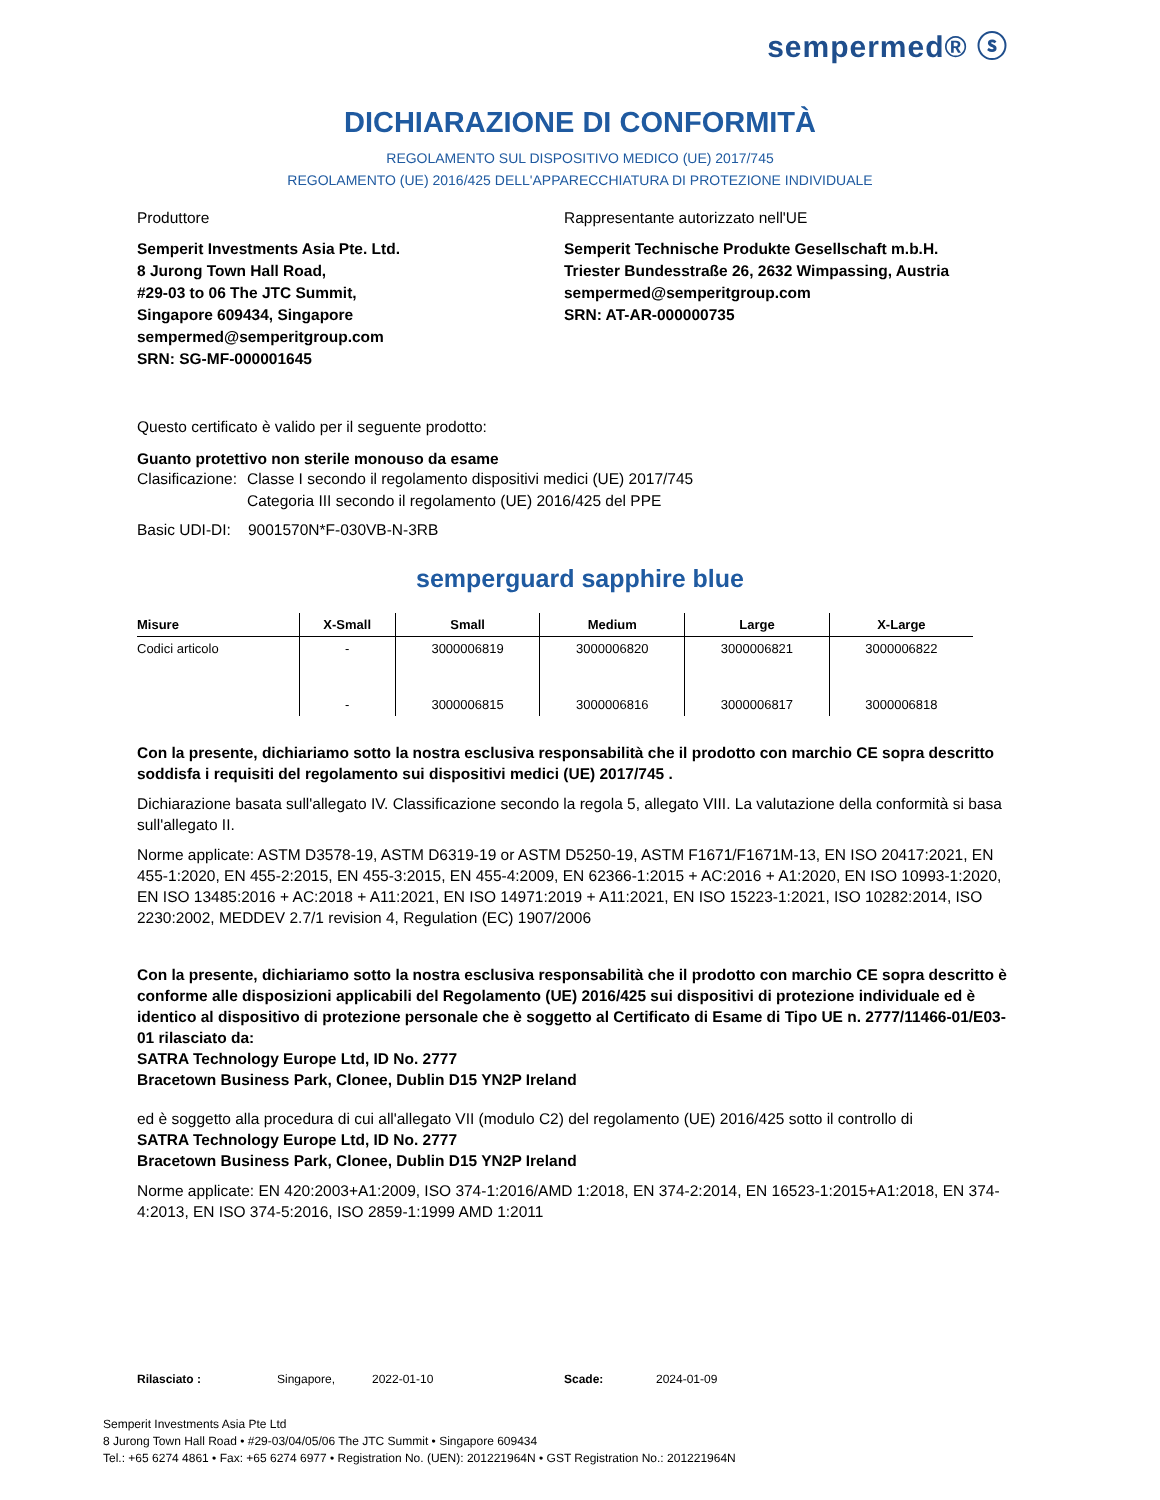sempermed® ⓢ
DICHIARAZIONE DI CONFORMITÀ
REGOLAMENTO SUL DISPOSITIVO MEDICO (UE) 2017/745
REGOLAMENTO (UE) 2016/425 DELL'APPARECCHIATURA DI PROTEZIONE INDIVIDUALE
Produttore
Semperit Investments Asia Pte. Ltd.
8 Jurong Town Hall Road,
#29-03 to 06 The JTC Summit,
Singapore 609434, Singapore
sempermed@semperitgroup.com
SRN: SG-MF-000001645
Rappresentante autorizzato nell'UE
Semperit Technische Produkte Gesellschaft m.b.H.
Triester Bundesstraße 26, 2632 Wimpassing, Austria
sempermed@semperitgroup.com
SRN: AT-AR-000000735
Questo certificato è valido per il seguente prodotto:
Guanto protettivo non sterile monouso da esame
| Clasificazione: | Classe I secondo il regolamento dispositivi medici (UE) 2017/745 Categoria III secondo il regolamento (UE) 2016/425 del PPE |
| Basic UDI-DI: | 9001570N*F-030VB-N-3RB |
semperguard sapphire blue
| Misure | X-Small | Small | Medium | Large | X-Large |
| --- | --- | --- | --- | --- | --- |
| Codici articolo | - | 3000006819 | 3000006820 | 3000006821 | 3000006822 |
| | - | 3000006815 | 3000006816 | 3000006817 | 3000006818 |
Con la presente, dichiariamo sotto la nostra esclusiva responsabilità che il prodotto con marchio CE sopra descritto soddisfa i requisiti del regolamento sui dispositivi medici (UE) 2017/745 .
Dichiarazione basata sull'allegato IV. Classificazione secondo la regola 5, allegato VIII. La valutazione della conformità si basa sull'allegato II.
Norme applicate: ASTM D3578-19, ASTM D6319-19 or ASTM D5250-19, ASTM F1671/F1671M-13, EN ISO 20417:2021, EN 455-1:2020, EN 455-2:2015, EN 455-3:2015, EN 455-4:2009, EN 62366-1:2015 + AC:2016 + A1:2020, EN ISO 10993-1:2020, EN ISO 13485:2016 + AC:2018 + A11:2021, EN ISO 14971:2019 + A11:2021, EN ISO 15223-1:2021, ISO 10282:2014, ISO 2230:2002, MEDDEV 2.7/1 revision 4, Regulation (EC) 1907/2006
Con la presente, dichiariamo sotto la nostra esclusiva responsabilità che il prodotto con marchio CE sopra descritto è conforme alle disposizioni applicabili del Regolamento (UE) 2016/425 sui dispositivi di protezione individuale ed è identico al dispositivo di protezione personale che è soggetto al Certificato di Esame di Tipo UE n. 2777/11466-01/E03-01 rilasciato da:
SATRA Technology Europe Ltd, ID No. 2777
Bracetown Business Park, Clonee, Dublin D15 YN2P Ireland
ed è soggetto alla procedura di cui all'allegato VII (modulo C2) del regolamento (UE) 2016/425 sotto il controllo di
SATRA Technology Europe Ltd, ID No. 2777
Bracetown Business Park, Clonee, Dublin D15 YN2P Ireland
Norme applicate: EN 420:2003+A1:2009, ISO 374-1:2016/AMD 1:2018, EN 374-2:2014, EN 16523-1:2015+A1:2018, EN 374-4:2013, EN ISO 374-5:2016, ISO 2859-1:1999 AMD 1:2011
Rilasciato : Singapore, 2022-01-10 Scade: 2024-01-09
Semperit Investments Asia Pte Ltd
8 Jurong Town Hall Road • #29-03/04/05/06 The JTC Summit • Singapore 609434
Tel.: +65 6274 4861 • Fax: +65 6274 6977 • Registration No. (UEN): 201221964N • GST Registration No.: 201221964N